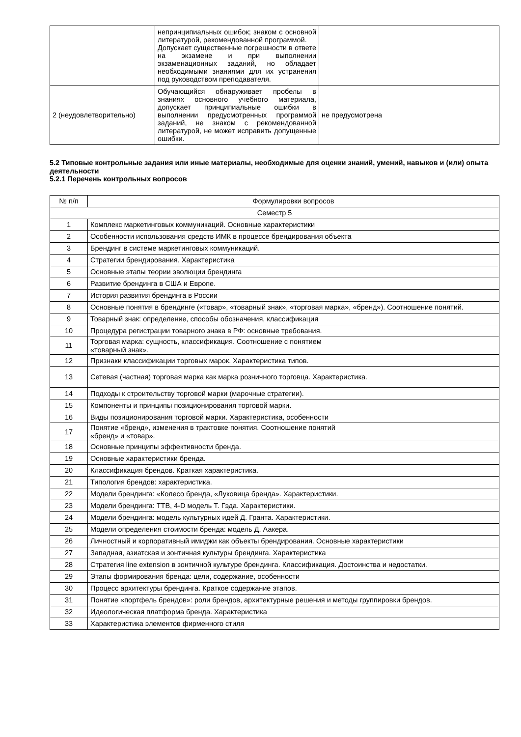| | непринципиальных ошибок; знаком с основной литературой, рекомендованной программой. Допускает существенные погрешности в ответе на экзамене и при выполнении экзаменационных заданий, но обладает необходимыми знаниями для их устранения под руководством преподавателя. | |
| 2 (неудовлетворительно) | Обучающийся обнаруживает пробелы в знаниях основного учебного материала, допускает принципиальные ошибки в выполнении предусмотренных программой заданий, не знаком с рекомендованной литературой, не может исправить допущенные ошибки. | не предусмотрена |
5.2 Типовые контрольные задания или иные материалы, необходимые для оценки знаний, умений, навыков и (или) опыта деятельности
5.2.1 Перечень контрольных вопросов
| № п/п | Формулировки вопросов |
| --- | --- |
| Семестр 5 | |
| 1 | Комплекс маркетинговых коммуникаций. Основные характеристики |
| 2 | Особенности использования средств ИМК в процессе брендирования объекта |
| 3 | Брендинг в системе маркетинговых коммуникаций. |
| 4 | Стратегии брендирования. Характеристика |
| 5 | Основные этапы теории эволюции брендинга |
| 6 | Развитие брендинга в США и Европе. |
| 7 | История развития брендинга в России |
| 8 | Основные понятия в брендинге («товар», «товарный знак», «торговая марка», «бренд»). Соотношение понятий. |
| 9 | Товарный знак: определение, способы обозначения, классификация |
| 10 | Процедура регистрации товарного знака в РФ: основные требования. |
| 11 | Торговая марка: сущность, классификация. Соотношение с понятием «товарный знак». |
| 12 | Признаки классификации торговых марок. Характеристика типов. |
| 13 | Сетевая (частная) торговая марка как марка розничного торговца. Характеристика. |
| 14 | Подходы к строительству торговой марки (марочные стратегии). |
| 15 | Компоненты и принципы позиционирования торговой марки. |
| 16 | Виды позиционирования торговой марки. Характеристика, особенности |
| 17 | Понятие «бренд», изменения в трактовке понятия. Соотношение понятий «бренд» и «товар». |
| 18 | Основные принципы эффективности бренда. |
| 19 | Основные характеристики бренда. |
| 20 | Классификация брендов. Краткая характеристика. |
| 21 | Типология брендов: характеристика. |
| 22 | Модели брендинга: «Колесо бренда, «Луковица бренда». Характеристики. |
| 23 | Модели брендинга: ТТВ, 4-D модель Т. Гэда. Характеристики. |
| 24 | Модели брендинга: модель культурных идей Д. Гранта. Характеристики. |
| 25 | Модели определения стоимости бренда: модель Д. Аакера. |
| 26 | Личностный и корпоративный имиджи как объекты брендирования. Основные характеристики |
| 27 | Западная, азиатская и зонтичная культуры брендинга. Характеристика |
| 28 | Стратегия line extension в зонтичной культуре брендинга. Классификация. Достоинства и недостатки. |
| 29 | Этапы формирования бренда: цели, содержание, особенности |
| 30 | Процесс архитектуры брендинга. Краткое содержание этапов. |
| 31 | Понятие «портфель брендов»: роли брендов, архитектурные решения и методы группировки брендов. |
| 32 | Идеологическая платформа бренда. Характеристика |
| 33 | Характеристика элементов фирменного стиля |